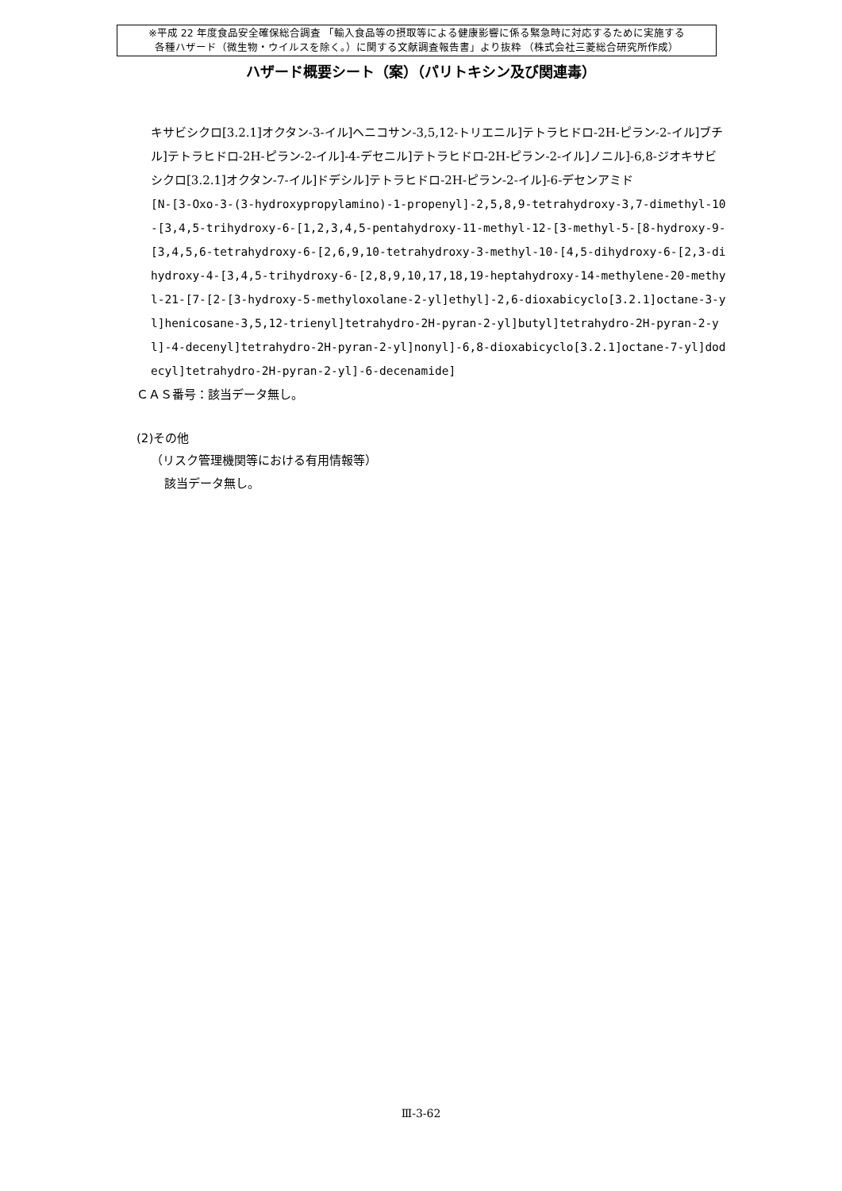※平成 22 年度食品安全確保総合調査 「輸入食品等の摂取等による健康影響に係る緊急時に対応するために実施する
各種ハザード（微生物・ウイルスを除く。）に関する文献調査報告書」より抜粋 （株式会社三菱総合研究所作成）
ハザード概要シート（案）（パリトキシン及び関連毒）
キサビシクロ[3.2.1]オクタン-3-イル]ヘニコサン-3,5,12-トリエニル]テトラヒドロ-2H-ピラン-2-イル]ブチル]テトラヒドロ-2H-ピラン-2-イル]-4-デセニル]テトラヒドロ-2H-ピラン-2-イル]ノニル]-6,8-ジオキサビシクロ[3.2.1]オクタン-7-イル]ドデシル]テトラヒドロ-2H-ピラン-2-イル]-6-デセンアミド
[N-[3-Oxo-3-(3-hydroxypropylamino)-1-propenyl]-2,5,8,9-tetrahydroxy-3,7-dimethyl-10-[3,4,5-trihydroxy-6-[1,2,3,4,5-pentahydroxy-11-methyl-12-[3-methyl-5-[8-hydroxy-9-[3,4,5,6-tetrahydroxy-6-[2,6,9,10-tetrahydroxy-3-methyl-10-[4,5-dihydroxy-6-[2,3-dihydroxy-4-[3,4,5-trihydroxy-6-[2,8,9,10,17,18,19-heptahydroxy-14-methylene-20-methyl-21-[7-[2-[3-hydroxy-5-methyloxolane-2-yl]ethyl]-2,6-dioxabicyclo[3.2.1]octane-3-yl]henicosane-3,5,12-trienyl]tetrahydro-2H-pyran-2-yl]butyl]tetrahydro-2H-pyran-2-yl]-4-decenyl]tetrahydro-2H-pyran-2-yl]nonyl]-6,8-dioxabicyclo[3.2.1]octane-7-yl]dodecyl]tetrahydro-2H-pyran-2-yl]-6-decenamide]
ＣＡＳ番号：該当データ無し。
(2)その他
（リスク管理機関等における有用情報等）
該当データ無し。
Ⅲ-3-62